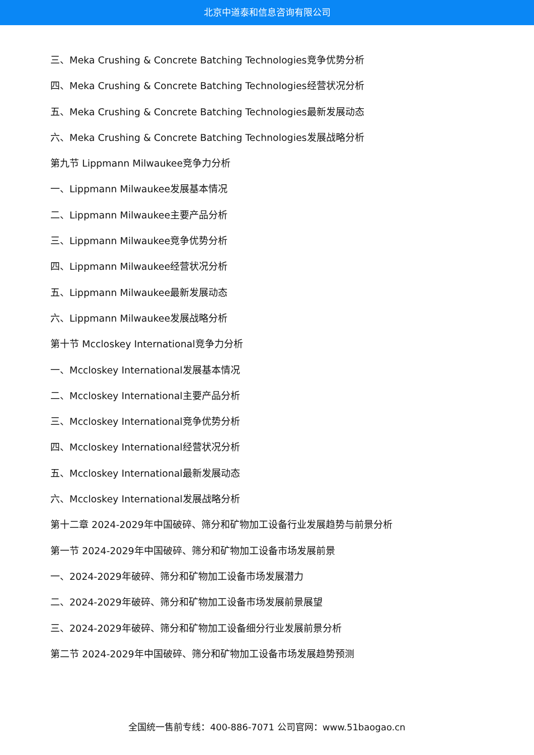北京中道泰和信息咨询有限公司
三、Meka Crushing & Concrete Batching Technologies竞争优势分析
四、Meka Crushing & Concrete Batching Technologies经营状况分析
五、Meka Crushing & Concrete Batching Technologies最新发展动态
六、Meka Crushing & Concrete Batching Technologies发展战略分析
第九节 Lippmann Milwaukee竞争力分析
一、Lippmann Milwaukee发展基本情况
二、Lippmann Milwaukee主要产品分析
三、Lippmann Milwaukee竞争优势分析
四、Lippmann Milwaukee经营状况分析
五、Lippmann Milwaukee最新发展动态
六、Lippmann Milwaukee发展战略分析
第十节 Mccloskey International竞争力分析
一、Mccloskey International发展基本情况
二、Mccloskey International主要产品分析
三、Mccloskey International竞争优势分析
四、Mccloskey International经营状况分析
五、Mccloskey International最新发展动态
六、Mccloskey International发展战略分析
第十二章 2024-2029年中国破碎、筛分和矿物加工设备行业发展趋势与前景分析
第一节 2024-2029年中国破碎、筛分和矿物加工设备市场发展前景
一、2024-2029年破碎、筛分和矿物加工设备市场发展潜力
二、2024-2029年破碎、筛分和矿物加工设备市场发展前景展望
三、2024-2029年破碎、筛分和矿物加工设备细分行业发展前景分析
第二节 2024-2029年中国破碎、筛分和矿物加工设备市场发展趋势预测
全国统一售前专线：400-886-7071 公司官网：www.51baogao.cn